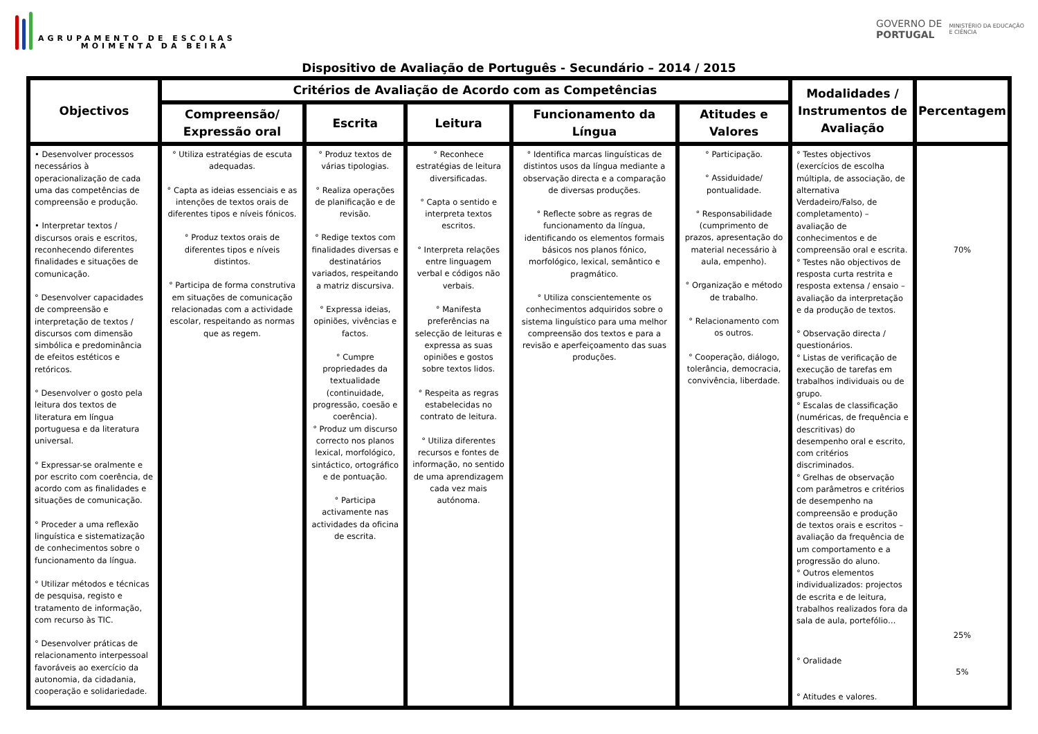AGRUPAMENTO DE ESCOLAS
MOIMENTA DA BEIRA
GOVERNO DE
PORTUGAL
MINISTÉRIO DA EDUCAÇÃO
E CIÊNCIA
Dispositivo de Avaliação de Português - Secundário – 2014 / 2015
| Objectivos | Critérios de Avaliação de Acordo com as Competências | | | | | Modalidades / Instrumentos de Avaliação | Percentagem |
| --- | --- | --- | --- | --- | --- | --- | --- |
| | Compreensão/ Expressão oral | Escrita | Leitura | Funcionamento da Língua | Atitudes e Valores | | |
| • Desenvolver processos necessários à operacionalização de cada uma das competências de compreensão e produção. • Interpretar textos / discursos orais e escritos, reconhecendo diferentes finalidades e situações de comunicação. ° Desenvolver capacidades de compreensão e interpretação de textos / discursos com dimensão simbólica e predominância de efeitos estéticos e retóricos. ° Desenvolver o gosto pela leitura dos textos de literatura em língua portuguesa e da literatura universal. ° Expressar-se oralmente e por escrito com coerência, de acordo com as finalidades e situações de comunicação. ° Proceder a uma reflexão linguística e sistematização de conhecimentos sobre o funcionamento da língua. ° Utilizar métodos e técnicas de pesquisa, registo e tratamento de informação, com recurso às TIC. ° Desenvolver práticas de relacionamento interpessoal favoráveis ao exercício da autonomia, da cidadania, cooperação e solidariedade. | ° Utiliza estratégias de escuta adequadas. ° Capta as ideias essenciais e as intenções de textos orais de diferentes tipos e níveis fónicos. ° Produz textos orais de diferentes tipos e níveis distintos. ° Participa de forma construtiva em situações de comunicação relacionadas com a actividade escolar, respeitando as normas que as regem. | ° Produz textos de várias tipologias. ° Realiza operações de planificação e de revisão. ° Redige textos com finalidades diversas e destinatários variados, respeitando a matriz discursiva. ° Expressa ideias, opiniões, vivências e factos. ° Cumpre propriedades da textualidade (continuidade, progressão, coesão e coerência). ° Produz um discurso correcto nos planos lexical, morfológico, sintáctico, ortográfico e de pontuação. ° Participa activamente nas actividades da oficina de escrita. | ° Reconhece estratégias de leitura diversificadas. ° Capta o sentido e interpreta textos escritos. ° Interpreta relações entre linguagem verbal e códigos não verbais. ° Manifesta preferências na selecção de leituras e expressa as suas opiniões e gostos sobre textos lidos. ° Respeita as regras estabelecidas no contrato de leitura. ° Utiliza diferentes recursos e fontes de informação, no sentido de uma aprendizagem cada vez mais autónoma. | ° Identifica marcas linguísticas de distintos usos da língua mediante a observação directa e a comparação de diversas produções. ° Reflecte sobre as regras de funcionamento da língua, identificando os elementos formais básicos nos planos fónico, morfológico, lexical, semântico e pragmático. ° Utiliza conscientemente os conhecimentos adquiridos sobre o sistema linguístico para uma melhor compreensão dos textos e para a revisão e aperfeiçoamento das suas produções. | ° Participação. ° Assiduidade/ pontualidade. ° Responsabilidade (cumprimento de prazos, apresentação do material necessário à aula, empenho). ° Organização e método de trabalho. ° Relacionamento com os outros. ° Cooperação, diálogo, tolerância, democracia, convivência, liberdade. | ° Testes objectivos (exercícios de escolha múltipla, de associação, de alternativa Verdadeiro/Falso, de completamento) – avaliação de conhecimentos e de compreensão oral e escrita. ° Testes não objectivos de resposta curta restrita e resposta extensa / ensaio – avaliação da interpretação e da produção de textos. ° Observação directa / questionários. ° Listas de verificação de execução de tarefas em trabalhos individuais ou de grupo. ° Escalas de classificação (numéricas, de frequência e descritivas) do desempenho oral e escrito, com critérios discriminados. ° Grelhas de observação com parâmetros e critérios de desempenho na compreensão e produção de textos orais e escritos – avaliação da frequência de um comportamento e a progressão do aluno. ° Outros elementos individualizados: projectos de escrita e de leitura, trabalhos realizados fora da sala de aula, portefólio… ° Oralidade ° Atitudes e valores. | 70% 25% 5% |